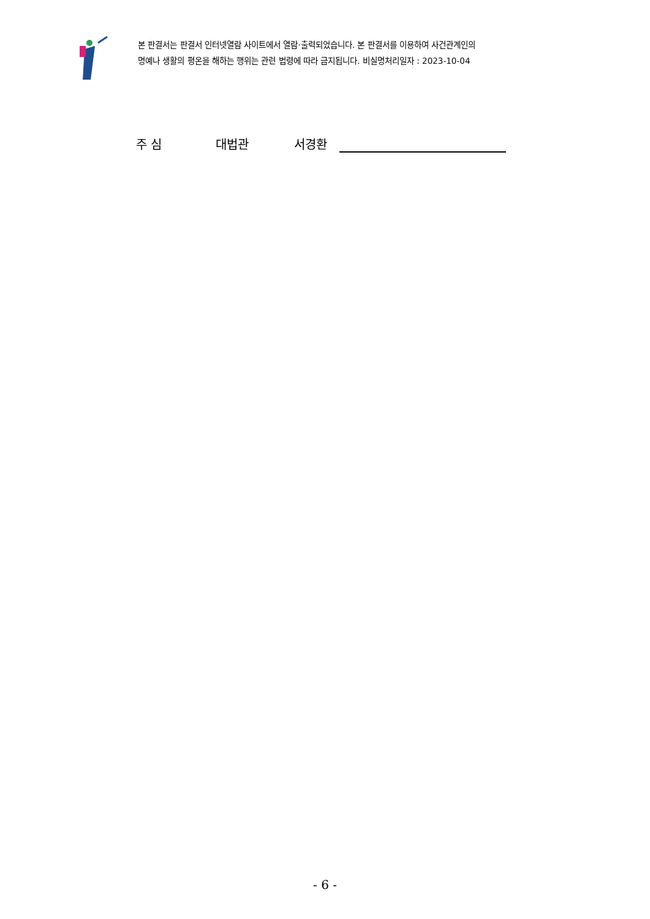본 판결서는 판결서 인터넷열람 사이트에서 열람·출력되었습니다. 본 판결서를 이용하여 사건관계인의
명예나 생활의 평온을 해하는 행위는 관련 법령에 따라 금지됩니다. 비실명처리일자 : 2023-10-04
주 심 대법관 서경환
- 6 -